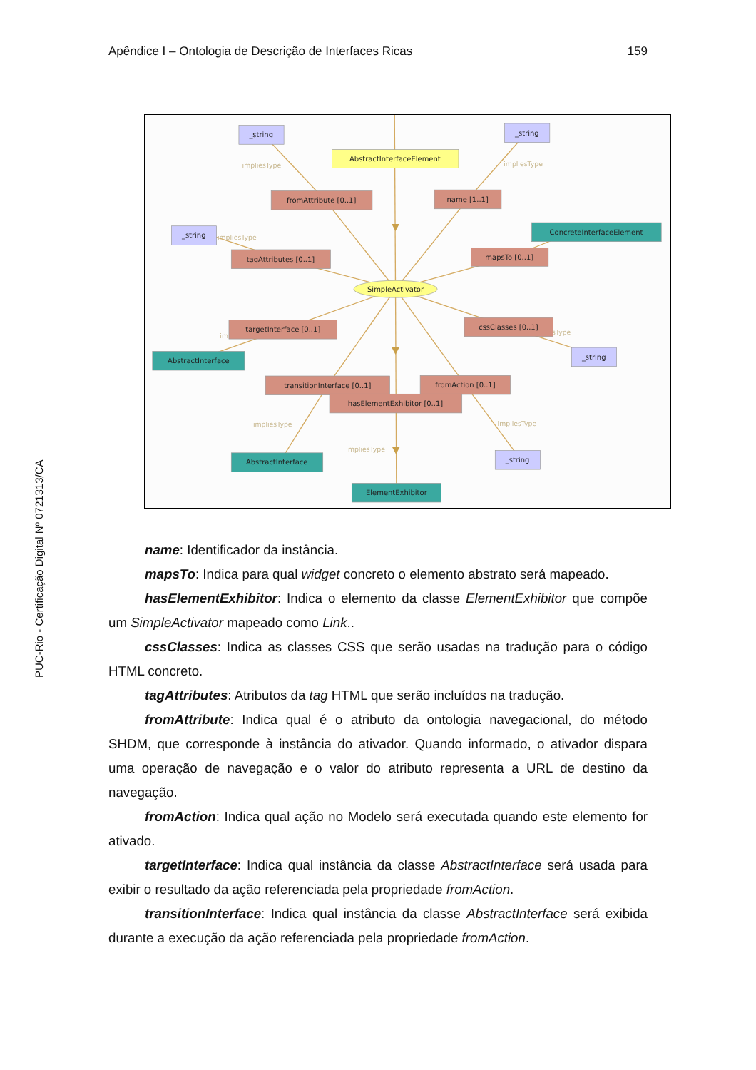PUC-Rio - Certificação Digital Nº 0721313/CA
Apêndice I – Ontologia de Descrição de Interfaces Ricas 159
impliesType
impliesType
impliesType
impliesType
impliesType
impliesType
im
sType
_string
_string
_string
_string
_string
AbstractInterfaceElement
fromAttribute [0..1]
name [1..1]
tagAttributes [0..1]
mapsTo [0..1]
targetInterface [0..1]
cssClasses [0..1]
transitionInterface [0..1]
fromAction [0..1]
hasElementExhibitor [0..1]
ConcreteInterfaceElement
AbstractInterface
AbstractInterface
ElementExhibitor
SimpleActivator
name: Identificador da instância.
mapsTo: Indica para qual widget concreto o elemento abstrato será mapeado.
hasElementExhibitor: Indica o elemento da classe ElementExhibitor que compõe um SimpleActivator mapeado como Link..
cssClasses: Indica as classes CSS que serão usadas na tradução para o código HTML concreto.
tagAttributes: Atributos da tag HTML que serão incluídos na tradução.
fromAttribute: Indica qual é o atributo da ontologia navegacional, do método SHDM, que corresponde à instância do ativador. Quando informado, o ativador dispara uma operação de navegação e o valor do atributo representa a URL de destino da navegação.
fromAction: Indica qual ação no Modelo será executada quando este elemento for ativado.
targetInterface: Indica qual instância da classe AbstractInterface será usada para exibir o resultado da ação referenciada pela propriedade fromAction.
transitionInterface: Indica qual instância da classe AbstractInterface será exibida durante a execução da ação referenciada pela propriedade fromAction.